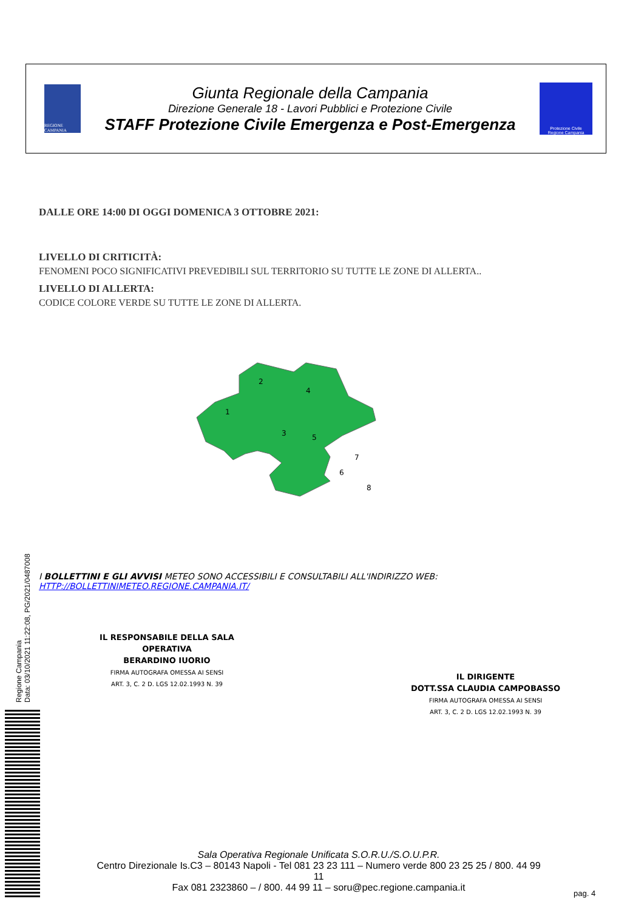REGIONE CAMPANIA
Giunta Regionale della Campania
Direzione Generale 18 - Lavori Pubblici e Protezione Civile
STAFF Protezione Civile Emergenza e Post-Emergenza
Protezione Civile
Regione Campania
DALLE ORE 14:00 DI OGGI DOMENICA 3 OTTOBRE 2021:
LIVELLO DI CRITICITÀ:
FENOMENI POCO SIGNIFICATIVI PREVEDIBILI SUL TERRITORIO SU TUTTE LE ZONE DI ALLERTA..
LIVELLO DI ALLERTA:
CODICE COLORE VERDE SU TUTTE LE ZONE DI ALLERTA.
1
2
3
4
5
6
7
8
I BOLLETTINI E GLI AVVISI METEO SONO ACCESSIBILI E CONSULTABILI ALL'INDIRIZZO WEB:
HTTP://BOLLETTINIMETEO.REGIONE.CAMPANIA.IT/
Regione Campania
Data: 03/10/2021 11:22:08, PG/2021/0487008
IL RESPONSABILE DELLA SALA OPERATIVA
BERARDINO IUORIO
FIRMA AUTOGRAFA OMESSA AI SENSI
ART. 3, C. 2 D. LGS 12.02.1993 N. 39
IL DIRIGENTE
DOTT.SSA CLAUDIA CAMPOBASSO
FIRMA AUTOGRAFA OMESSA AI SENSI
ART. 3, C. 2 D. LGS 12.02.1993 N. 39
Sala Operativa Regionale Unificata S.O.R.U./S.O.U.P.R.
Centro Direzionale Is.C3 – 80143 Napoli - Tel 081 23 23 111 – Numero verde 800 23 25 25 / 800. 44 99 11
Fax 081 2323860 – / 800. 44 99 11 – soru@pec.regione.campania.it
pag. 4